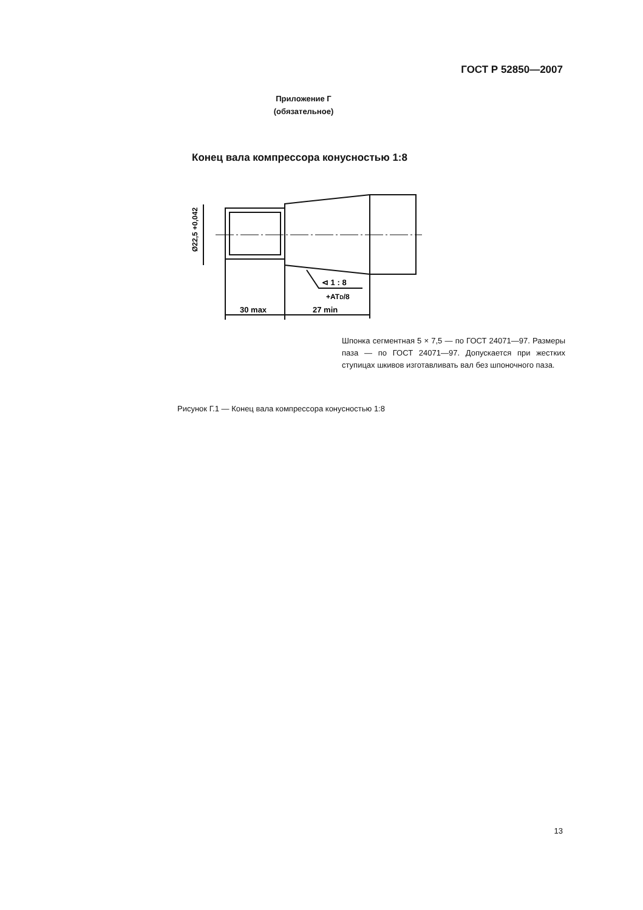ГОСТ Р 52850—2007
Приложение Г
(обязательное)
Конец вала компрессора конусностью 1:8
Ø22,5 +0,042
⊲ 1 : 8
+ATD/8
30 max
27 min
Шпонка сегментная 5 × 7,5 — по ГОСТ 24071—97. Размеры паза — по ГОСТ 24071—97. Допускается при жестких ступицах шкивов изготавливать вал без шпоночного паза.
Рисунок Г.1 — Конец вала компрессора конусностью 1:8
13